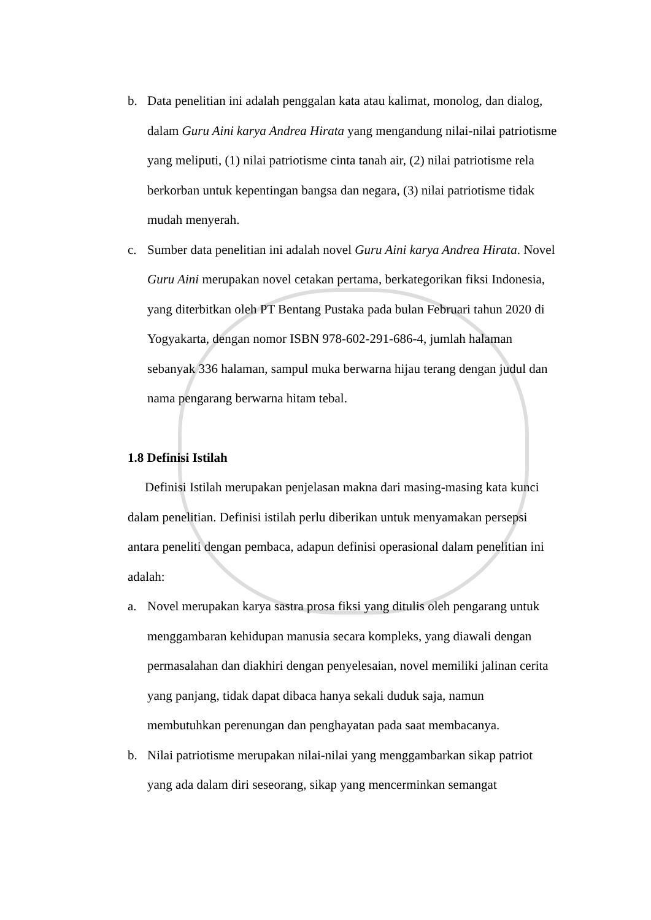b. Data penelitian ini adalah penggalan kata atau kalimat, monolog, dan dialog, dalam Guru Aini karya Andrea Hirata yang mengandung nilai-nilai patriotisme yang meliputi, (1) nilai patriotisme cinta tanah air, (2) nilai patriotisme rela berkorban untuk kepentingan bangsa dan negara, (3) nilai patriotisme tidak mudah menyerah.
c. Sumber data penelitian ini adalah novel Guru Aini karya Andrea Hirata. Novel Guru Aini merupakan novel cetakan pertama, berkategorikan fiksi Indonesia, yang diterbitkan oleh PT Bentang Pustaka pada bulan Februari tahun 2020 di Yogyakarta, dengan nomor ISBN 978-602-291-686-4, jumlah halaman sebanyak 336 halaman, sampul muka berwarna hijau terang dengan judul dan nama pengarang berwarna hitam tebal.
1.8 Definisi Istilah
Definisi Istilah merupakan penjelasan makna dari masing-masing kata kunci dalam penelitian. Definisi istilah perlu diberikan untuk menyamakan persepsi antara peneliti dengan pembaca, adapun definisi operasional dalam penelitian ini adalah:
a. Novel merupakan karya sastra prosa fiksi yang ditulis oleh pengarang untuk menggambaran kehidupan manusia secara kompleks, yang diawali dengan permasalahan dan diakhiri dengan penyelesaian, novel memiliki jalinan cerita yang panjang, tidak dapat dibaca hanya sekali duduk saja, namun membutuhkan perenungan dan penghayatan pada saat membacanya.
b. Nilai patriotisme merupakan nilai-nilai yang menggambarkan sikap patriot yang ada dalam diri seseorang, sikap yang mencerminkan semangat